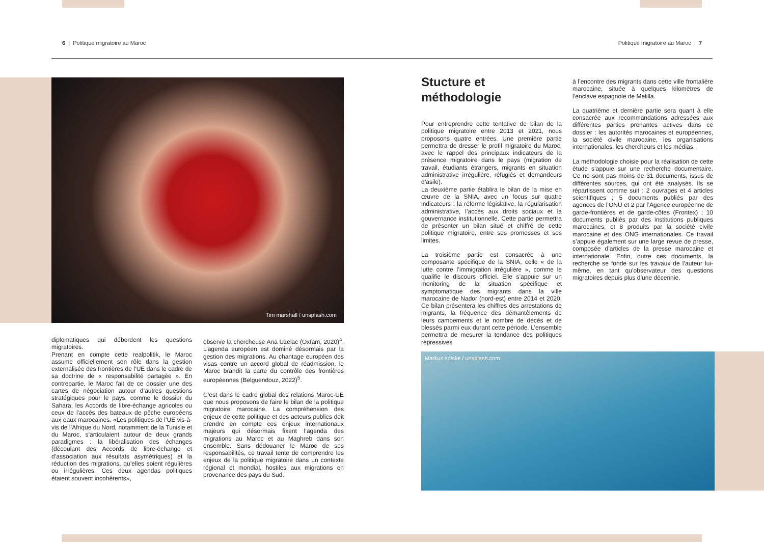6 | Politique migratoire au Maroc
Politique migratoire au Maroc | 7
Tim marshall / unsplash.com
diplomatiques qui débordent les questions migratoires.
Prenant en compte cette realpolitik, le Maroc assume officiellement son rôle dans la gestion externalisée des frontières de l’UE dans le cadre de sa doctrine de « responsabilité partagée ». En contrepartie, le Maroc fait de ce dossier une des cartes de négociation autour d’autres questions stratégiques pour le pays, comme le dossier du Sahara, les Accords de libre-échange agricoles ou ceux de l’accès des bateaux de pêche européens aux eaux marocaines. «Les politiques de l’UE vis-à-vis de l’Afrique du Nord, notamment de la Tunisie et du Maroc, s’articulaient autour de deux grands paradigmes : la libéralisation des échanges (découlant des Accords de libre-échange et d’association aux résultats asymétriques) et la réduction des migrations, qu’elles soient régulières ou irrégulières. Ces deux agendas politiques étaient souvent incohérents»,
observe la chercheuse Ana Uzelac (Oxfam, 2020)<sup>4</sup>. L’agenda européen est dominé désormais par la gestion des migrations. Au chantage européen des visas contre un accord global de réadmission, le Maroc brandit la carte du contrôle des frontières européennes (Belguendouz, 2022)<sup>5</sup>.
C’est dans le cadre global des relations Maroc-UE que nous proposons de faire le bilan de la politique migratoire marocaine. La compréhension des enjeux de cette politique et des acteurs publics doit prendre en compte ces enjeux internationaux majeurs qui désormais fixent l’agenda des migrations au Maroc et au Maghreb dans son ensemble. Sans dédouaner le Maroc de ses responsabilités, ce travail tente de comprendre les enjeux de la politique migratoire dans un contexte régional et mondial, hostiles aux migrations en provenance des pays du Sud.
Stucture et méthodologie
Pour entreprendre cette tentative de bilan de la politique migratoire entre 2013 et 2021, nous proposons quatre entrées. Une première partie permettra de dresser le profil migratoire du Maroc, avec le rappel des principaux indicateurs de la présence migratoire dans le pays (migration de travail, étudiants étrangers, migrants en situation administrative irrégulière, réfugiés et demandeurs d’asile).
La deuxième partie établira le bilan de la mise en œuvre de la SNIA, avec un focus sur quatre indicateurs : la réforme législative, la régularisation administrative, l’accès aux droits sociaux et la gouvernance institutionnelle. Cette partie permettra de présenter un bilan situé et chiffré de cette politique migratoire, entre ses promesses et ses limites.
La troisième partie est consacrée à une composante spécifique de la SNIA, celle « de la lutte contre l’immigration irrégulière », comme le qualifie le discours officiel. Elle s’appuie sur un monitoring de la situation spécifique et symptomatique des migrants dans la ville marocaine de Nador (nord-est) entre 2014 et 2020. Ce bilan présentera les chiffres des arrestations de migrants, la fréquence des démantèlements de leurs campements et le nombre de décès et de blessés parmi eux durant cette période. L’ensemble permettra de mesurer la tendance des politiques répressives
à l’encontre des migrants dans cette ville frontalière marocaine, située à quelques kilomètres de l’enclave espagnole de Melilla.
La quatrième et dernière partie sera quant à elle consacrée aux recommandations adressées aux différentes parties prenantes actives dans ce dossier : les autorités marocaines et européennes, la société civile marocaine, les organisations internationales, les chercheurs et les médias.
La méthodologie choisie pour la réalisation de cette étude s’appuie sur une recherche documentaire. Ce ne sont pas moins de 31 documents, issus de différentes sources, qui ont été analysés. Ils se répartissent comme suit : 2 ouvrages et 4 articles scientifiques ; 5 documents publiés par des agences de l’ONU et 2 par l’Agence européenne de garde-frontières et de garde-côtes (Frontex) ; 10 documents publiés par des institutions publiques marocaines, et 8 produits par la société civile marocaine et des ONG internationales. Ce travail s’appuie également sur une large revue de presse, composée d’articles de la presse marocaine et internationale. Enfin, outre ces documents, la recherche se fonde sur les travaux de l’auteur lui-même, en tant qu’observateur des questions migratoires depuis plus d’une décennie.
Markus spiske / unsplash.com